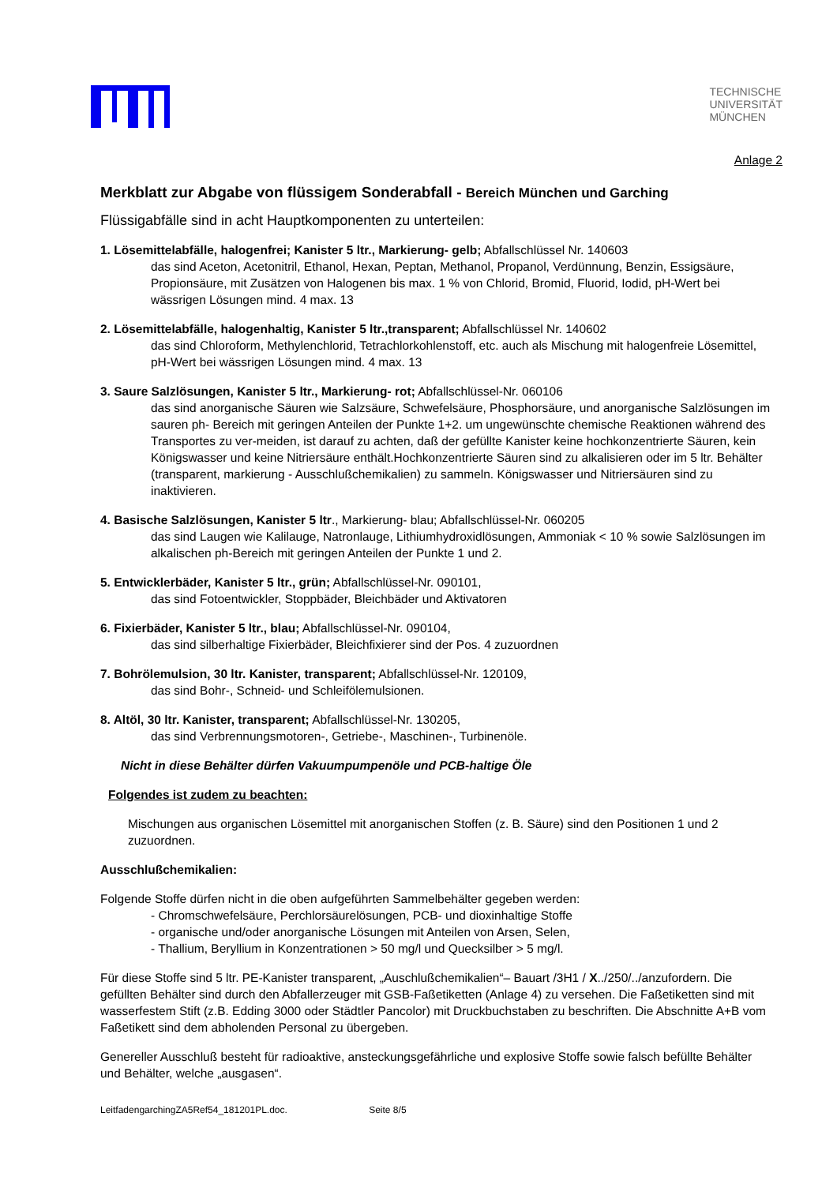TECHNISCHE
UNIVERSITÄT
MÜNCHEN
Anlage 2
Merkblatt zur Abgabe von flüssigem Sonderabfall - Bereich München und Garching
Flüssigabfälle sind in acht Hauptkomponenten zu unterteilen:
1. Lösemittelabfälle, halogenfrei; Kanister 5 ltr., Markierung- gelb; Abfallschlüssel Nr. 140603
das sind Aceton, Acetonitril, Ethanol, Hexan, Peptan, Methanol, Propanol, Verdünnung, Benzin, Essigsäure, Propionsäure, mit Zusätzen von Halogenen bis max. 1 % von Chlorid, Bromid, Fluorid, Iodid, pH-Wert bei wässrigen Lösungen mind. 4 max. 13
2. Lösemittelabfälle, halogenhaltig, Kanister 5 ltr.,transparent; Abfallschlüssel Nr. 140602
das sind Chloroform, Methylenchlorid, Tetrachlorkohlenstoff, etc. auch als Mischung mit halogenfreie Lösemittel, pH-Wert bei wässrigen Lösungen mind. 4 max. 13
3. Saure Salzlösungen, Kanister 5 ltr., Markierung- rot; Abfallschlüssel-Nr. 060106
das sind anorganische Säuren wie Salzsäure, Schwefelsäure, Phosphorsäure, und anorganische Salzlösungen im sauren ph- Bereich mit geringen Anteilen der Punkte 1+2. um ungewünschte chemische Reaktionen während des Transportes zu ver-meiden, ist darauf zu achten, daß der gefüllte Kanister keine hochkonzentrierte Säuren, kein Königswasser und keine Nitriersäure enthält.Hochkonzentrierte Säuren sind zu alkalisieren oder im 5 ltr. Behälter (transparent, markierung - Ausschlußchemikalien) zu sammeln. Königswasser und Nitriersäuren sind zu inaktivieren.
4. Basische Salzlösungen, Kanister 5 ltr., Markierung- blau; Abfallschlüssel-Nr. 060205
das sind Laugen wie Kalilauge, Natronlauge, Lithiumhydroxidlösungen, Ammoniak < 10 % sowie Salzlösungen im alkalischen ph-Bereich mit geringen Anteilen der Punkte 1 und 2.
5. Entwicklerbäder, Kanister 5 ltr., grün; Abfallschlüssel-Nr. 090101,
das sind Fotoentwickler, Stoppbäder, Bleichbäder und Aktivatoren
6. Fixierbäder, Kanister 5 ltr., blau; Abfallschlüssel-Nr. 090104,
das sind silberhaltige Fixierbäder, Bleichfixierer sind der Pos. 4 zuzuordnen
7. Bohrölemulsion, 30 ltr. Kanister, transparent; Abfallschlüssel-Nr. 120109,
das sind Bohr-, Schneid- und Schleifölemulsionen.
8. Altöl, 30 ltr. Kanister, transparent; Abfallschlüssel-Nr. 130205,
das sind Verbrennungsmotoren-, Getriebe-, Maschinen-, Turbinenöle.
Nicht in diese Behälter dürfen Vakuumpumpenöle und PCB-haltige Öle
Folgendes ist zudem zu beachten:
Mischungen aus organischen Lösemittel mit anorganischen Stoffen (z. B. Säure) sind den Positionen 1 und 2 zuzuordnen.
Ausschlußchemikalien:
Folgende Stoffe dürfen nicht in die oben aufgeführten Sammelbehälter gegeben werden:
- Chromschwefelsäure, Perchlorsäurelösungen, PCB- und dioxinhaltige Stoffe
- organische und/oder anorganische Lösungen mit Anteilen von Arsen, Selen,
- Thallium, Beryllium in Konzentrationen > 50 mg/l und Quecksilber > 5 mg/l.
Für diese Stoffe sind 5 ltr. PE-Kanister transparent, „Auschlußchemikalien“– Bauart /3H1 / X../250/../anzufordern. Die gefüllten Behälter sind durch den Abfallerzeuger mit GSB-Faßetiketten (Anlage 4) zu versehen. Die Faßetiketten sind mit wasserfestem Stift (z.B. Edding 3000 oder Städtler Pancolor) mit Druckbuchstaben zu beschriften. Die Abschnitte A+B vom Faßetikett sind dem abholenden Personal zu übergeben.
Genereller Ausschluß besteht für radioaktive, ansteckungsgefährliche und explosive Stoffe sowie falsch befüllte Behälter und Behälter, welche „ausgasen“.
LeitfadengarchingZA5Ref54_181201PL.doc. Seite 8/5